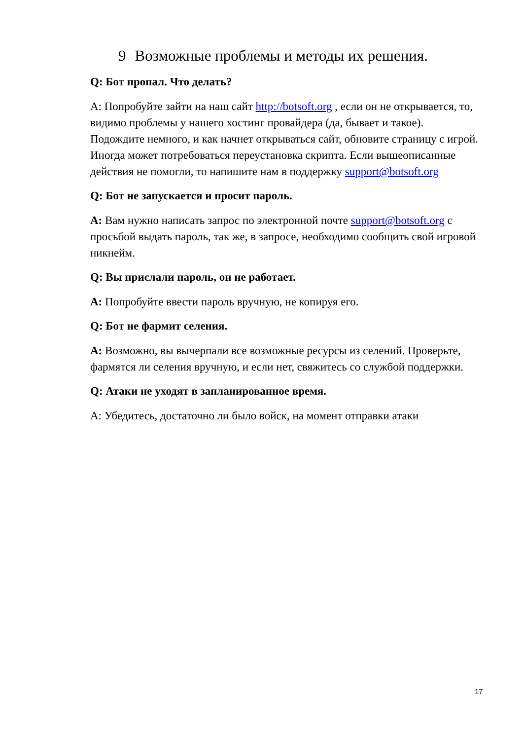9 Возможные проблемы и методы их решения.
Q: Бот пропал. Что делать?
A: Попробуйте зайти на наш сайт http://botsoft.org , если он не открывается, то, видимо проблемы у нашего хостинг провайдера (да, бывает и такое). Подождите немного, и как начнет открываться сайт, обновите страницу с игрой. Иногда может потребоваться переустановка скрипта. Если вышеописанные действия не помогли, то напишите нам в поддержку support@botsoft.org
Q: Бот не запускается и просит пароль.
A: Вам нужно написать запрос по электронной почте support@botsoft.org с просьбой выдать пароль, так же, в запросе, необходимо сообщить свой игровой никнейм.
Q: Вы прислали пароль, он не работает.
A: Попробуйте ввести пароль вручную, не копируя его.
Q: Бот не фармит селения.
A: Возможно, вы вычерпали все возможные ресурсы из селений. Проверьте, фармятся ли селения вручную, и если нет, свяжитесь со службой поддержки.
Q: Атаки не уходят в запланированное время.
A: Убедитесь, достаточно ли было войск, на момент отправки атаки
17